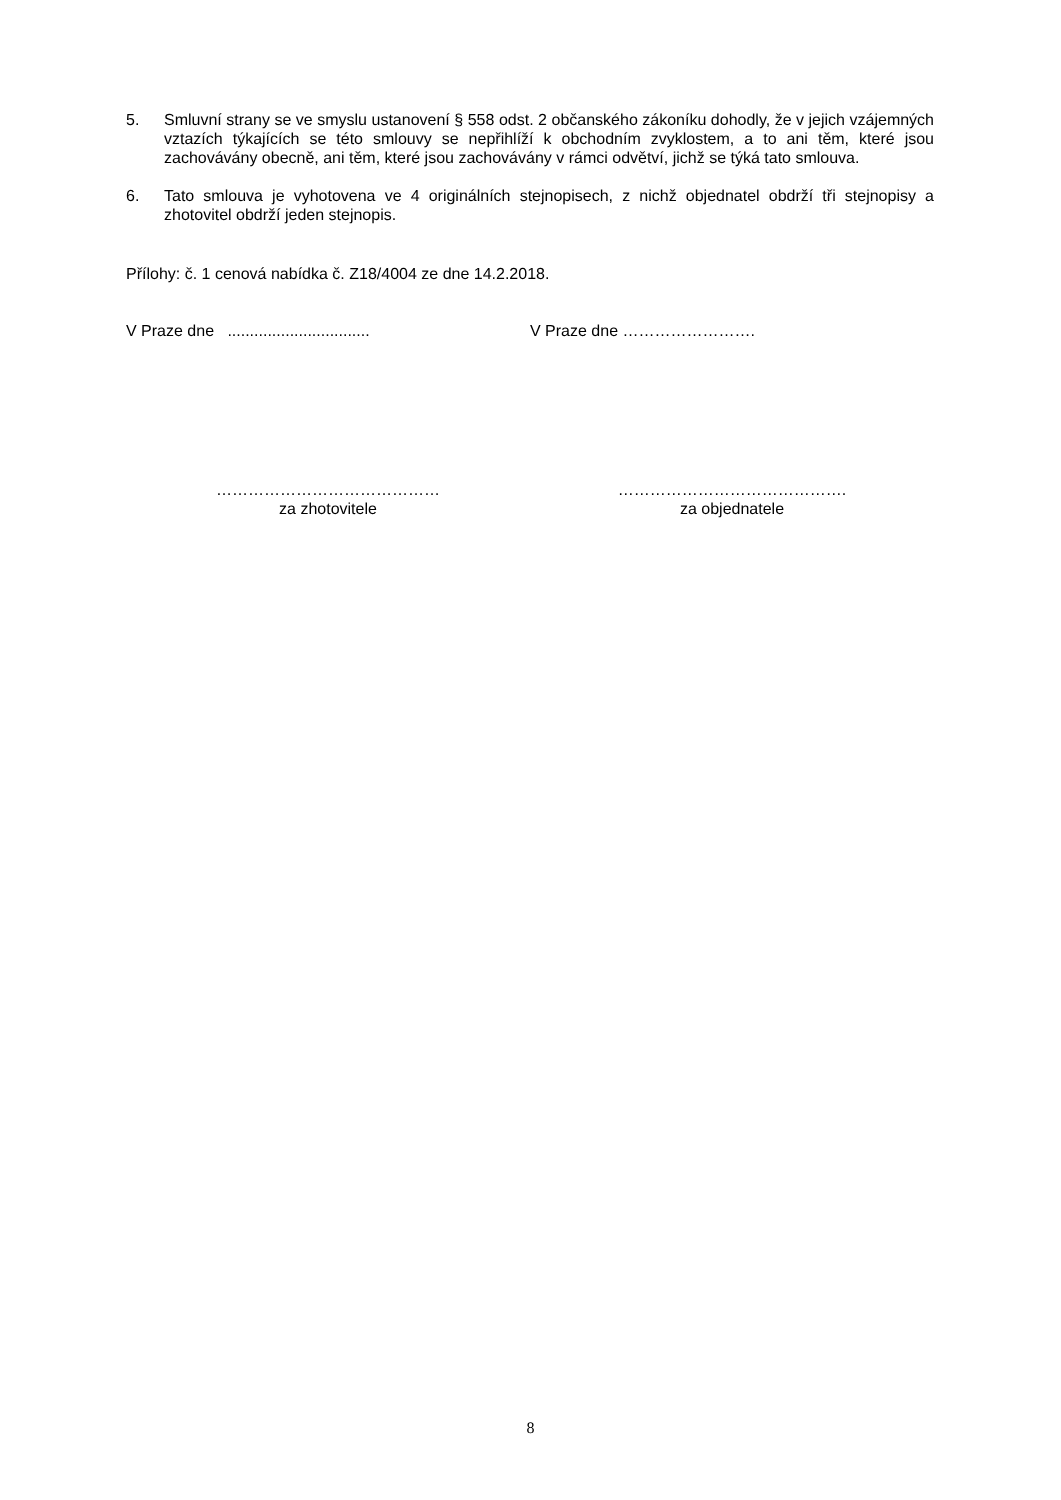5. Smluvní strany se ve smyslu ustanovení § 558 odst. 2 občanského zákoníku dohodly, že v jejich vzájemných vztazích týkajících se této smlouvy se nepřihlíží k obchodním zvyklostem, a to ani těm, které jsou zachovávány obecně, ani těm, které jsou zachovávány v rámci odvětví, jichž se týká tato smlouva.
6. Tato smlouva je vyhotovena ve 4 originálních stejnopisech, z nichž objednatel obdrží tři stejnopisy a zhotovitel obdrží jeden stejnopis.
Přílohy: č. 1 cenová nabídka č. Z18/4004 ze dne 14.2.2018.
V Praze dne ................................ V Praze dne …………………….
……………………………………
za zhotovitele
…………………………………….
za objednatele
8